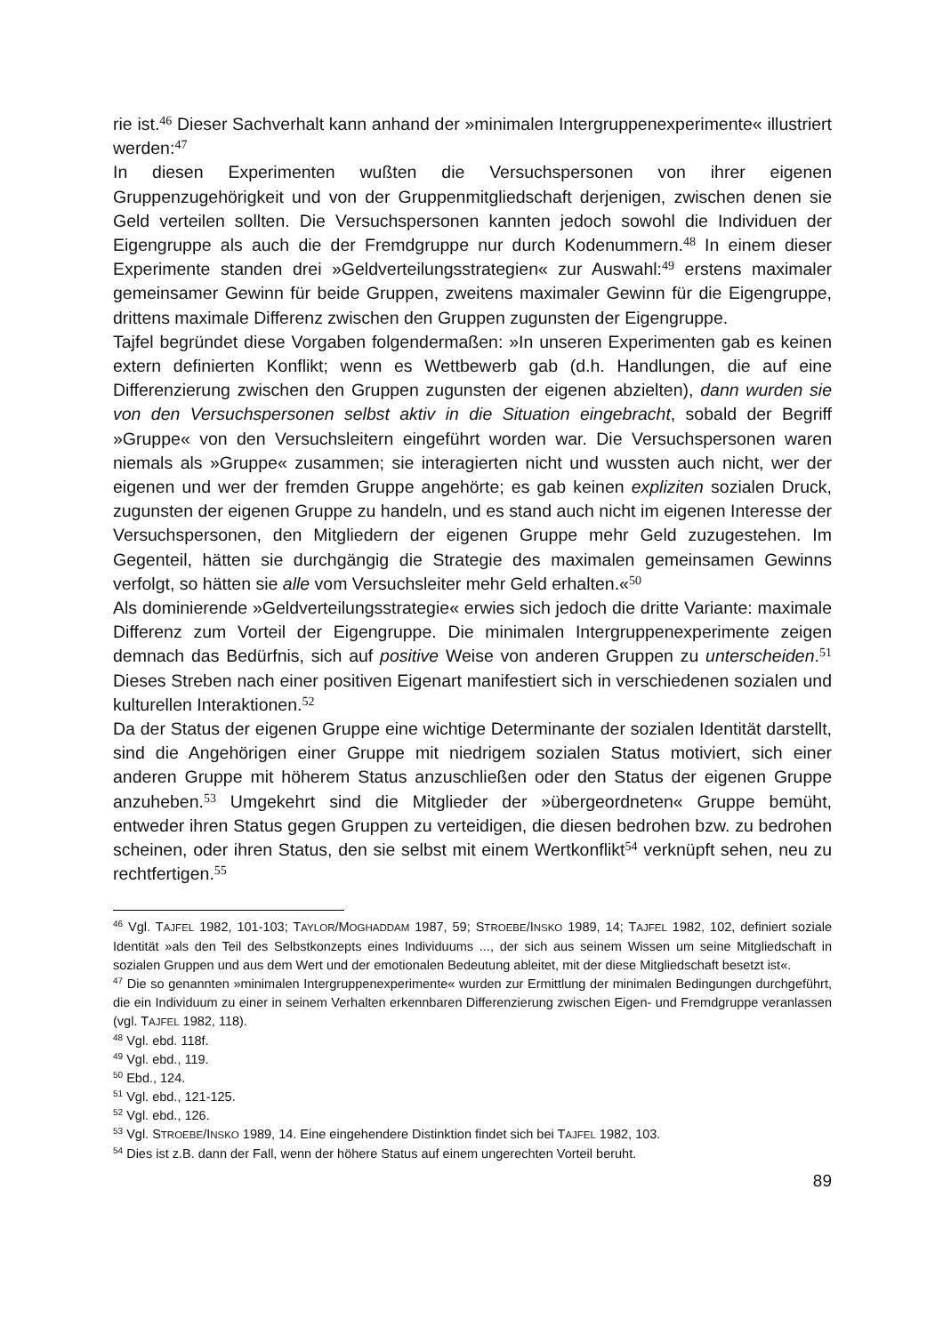rie ist.<sup>46</sup> Dieser Sachverhalt kann anhand der »minimalen Intergruppenexperimente« illustriert werden:<sup>47</sup>
In diesen Experimenten wußten die Versuchspersonen von ihrer eigenen Gruppenzugehörigkeit und von der Gruppenmitgliedschaft derjenigen, zwischen denen sie Geld verteilen sollten. Die Versuchspersonen kannten jedoch sowohl die Individuen der Eigengruppe als auch die der Fremdgruppe nur durch Kodenummern.<sup>48</sup> In einem dieser Experimente standen drei »Geldverteilungsstrategien« zur Auswahl:<sup>49</sup> erstens maximaler gemeinsamer Gewinn für beide Gruppen, zweitens maximaler Gewinn für die Eigengruppe, drittens maximale Differenz zwischen den Gruppen zugunsten der Eigengruppe.
Tajfel begründet diese Vorgaben folgendermaßen: »In unseren Experimenten gab es keinen extern definierten Konflikt; wenn es Wettbewerb gab (d.h. Handlungen, die auf eine Differenzierung zwischen den Gruppen zugunsten der eigenen abzielten), dann wurden sie von den Versuchspersonen selbst aktiv in die Situation eingebracht, sobald der Begriff »Gruppe« von den Versuchsleitern eingeführt worden war. Die Versuchspersonen waren niemals als »Gruppe« zusammen; sie interagierten nicht und wussten auch nicht, wer der eigenen und wer der fremden Gruppe angehörte; es gab keinen expliziten sozialen Druck, zugunsten der eigenen Gruppe zu handeln, und es stand auch nicht im eigenen Interesse der Versuchspersonen, den Mitgliedern der eigenen Gruppe mehr Geld zuzugestehen. Im Gegenteil, hätten sie durchgängig die Strategie des maximalen gemeinsamen Gewinns verfolgt, so hätten sie alle vom Versuchsleiter mehr Geld erhalten.«<sup>50</sup>
Als dominierende »Geldverteilungsstrategie« erwies sich jedoch die dritte Variante: maximale Differenz zum Vorteil der Eigengruppe. Die minimalen Intergruppenexperimente zeigen demnach das Bedürfnis, sich auf positive Weise von anderen Gruppen zu unterscheiden.<sup>51</sup> Dieses Streben nach einer positiven Eigenart manifestiert sich in verschiedenen sozialen und kulturellen Interaktionen.<sup>52</sup>
Da der Status der eigenen Gruppe eine wichtige Determinante der sozialen Identität darstellt, sind die Angehörigen einer Gruppe mit niedrigem sozialen Status motiviert, sich einer anderen Gruppe mit höherem Status anzuschließen oder den Status der eigenen Gruppe anzuheben.<sup>53</sup> Umgekehrt sind die Mitglieder der »übergeordneten« Gruppe bemüht, entweder ihren Status gegen Gruppen zu verteidigen, die diesen bedrohen bzw. zu bedrohen scheinen, oder ihren Status, den sie selbst mit einem Wertkonflikt<sup>54</sup> verknüpft sehen, neu zu rechtfertigen.<sup>55</sup>
<sup>46</sup> Vgl. TAJFEL 1982, 101-103; TAYLOR/MOGHADDAM 1987, 59; STROEBE/INSKO 1989, 14; TAJFEL 1982, 102, definiert soziale Identität »als den Teil des Selbstkonzepts eines Individuums ..., der sich aus seinem Wissen um seine Mitgliedschaft in sozialen Gruppen und aus dem Wert und der emotionalen Bedeutung ableitet, mit der diese Mitgliedschaft besetzt ist«.
<sup>47</sup> Die so genannten »minimalen Intergruppenexperimente« wurden zur Ermittlung der minimalen Bedingungen durchgeführt, die ein Individuum zu einer in seinem Verhalten erkennbaren Differenzierung zwischen Eigen- und Fremdgruppe veranlassen (vgl. TAJFEL 1982, 118).
<sup>48</sup> Vgl. ebd. 118f.
<sup>49</sup> Vgl. ebd., 119.
<sup>50</sup> Ebd., 124.
<sup>51</sup> Vgl. ebd., 121-125.
<sup>52</sup> Vgl. ebd., 126.
<sup>53</sup> Vgl. STROEBE/INSKO 1989, 14. Eine eingehendere Distinktion findet sich bei TAJFEL 1982, 103.
<sup>54</sup> Dies ist z.B. dann der Fall, wenn der höhere Status auf einem ungerechten Vorteil beruht.
89